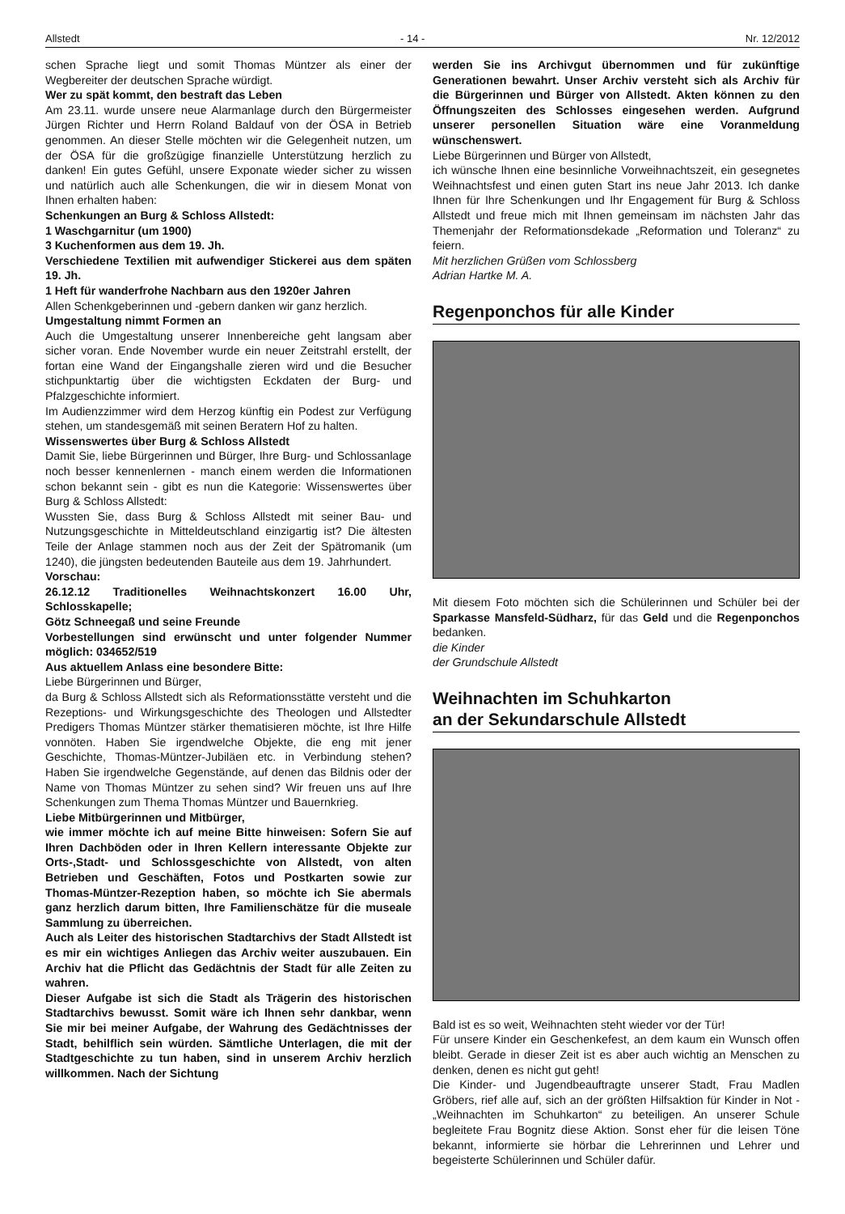Allstedt - 14 - Nr. 12/2012
schen Sprache liegt und somit Thomas Müntzer als einer der Wegbereiter der deutschen Sprache würdigt.
Wer zu spät kommt, den bestraft das Leben
Am 23.11. wurde unsere neue Alarmanlage durch den Bürgermeister Jürgen Richter und Herrn Roland Baldauf von der ÖSA in Betrieb genommen. An dieser Stelle möchten wir die Gelegenheit nutzen, um der ÖSA für die großzügige finanzielle Unterstützung herzlich zu danken! Ein gutes Gefühl, unsere Exponate wieder sicher zu wissen und natürlich auch alle Schenkungen, die wir in diesem Monat von Ihnen erhalten haben:
Schenkungen an Burg & Schloss Allstedt:
1 Waschgarnitur (um 1900)
3 Kuchenformen aus dem 19. Jh.
Verschiedene Textilien mit aufwendiger Stickerei aus dem späten 19. Jh.
1 Heft für wanderfrohe Nachbarn aus den 1920er Jahren
Allen Schenkgeberinnen und -gebern danken wir ganz herzlich.
Umgestaltung nimmt Formen an
Auch die Umgestaltung unserer Innenbereiche geht langsam aber sicher voran. Ende November wurde ein neuer Zeitstrahl erstellt, der fortan eine Wand der Eingangshalle zieren wird und die Besucher stichpunktartig über die wichtigsten Eckdaten der Burg- und Pfalzgeschichte informiert.
Im Audienzzimmer wird dem Herzog künftig ein Podest zur Verfügung stehen, um standesgemäß mit seinen Beratern Hof zu halten.
Wissenswertes über Burg & Schloss Allstedt
Damit Sie, liebe Bürgerinnen und Bürger, Ihre Burg- und Schlossanlage noch besser kennenlernen - manch einem werden die Informationen schon bekannt sein - gibt es nun die Kategorie: Wissenswertes über Burg & Schloss Allstedt:
Wussten Sie, dass Burg & Schloss Allstedt mit seiner Bau- und Nutzungsgeschichte in Mitteldeutschland einzigartig ist? Die ältesten Teile der Anlage stammen noch aus der Zeit der Spätromanik (um 1240), die jüngsten bedeutenden Bauteile aus dem 19. Jahrhundert.
Vorschau:
26.12.12 Traditionelles Weihnachtskonzert 16.00 Uhr, Schlosskapelle;
Götz Schneegaß und seine Freunde
Vorbestellungen sind erwünscht und unter folgender Nummer möglich: 034652/519
Aus aktuellem Anlass eine besondere Bitte:
Liebe Bürgerinnen und Bürger,
da Burg & Schloss Allstedt sich als Reformationsstätte versteht und die Rezeptions- und Wirkungsgeschichte des Theologen und Allstedter Predigers Thomas Müntzer stärker thematisieren möchte, ist Ihre Hilfe vonnöten. Haben Sie irgendwelche Objekte, die eng mit jener Geschichte, Thomas-Müntzer-Jubiläen etc. in Verbindung stehen? Haben Sie irgendwelche Gegenstände, auf denen das Bildnis oder der Name von Thomas Müntzer zu sehen sind? Wir freuen uns auf Ihre Schenkungen zum Thema Thomas Müntzer und Bauernkrieg.
Liebe Mitbürgerinnen und Mitbürger,
wie immer möchte ich auf meine Bitte hinweisen: Sofern Sie auf Ihren Dachböden oder in Ihren Kellern interessante Objekte zur Orts-,Stadt- und Schlossgeschichte von Allstedt, von alten Betrieben und Geschäften, Fotos und Postkarten sowie zur Thomas-Müntzer-Rezeption haben, so möchte ich Sie abermals ganz herzlich darum bitten, Ihre Familienschätze für die museale Sammlung zu überreichen.
Auch als Leiter des historischen Stadtarchivs der Stadt Allstedt ist es mir ein wichtiges Anliegen das Archiv weiter auszubauen. Ein Archiv hat die Pflicht das Gedächtnis der Stadt für alle Zeiten zu wahren.
Dieser Aufgabe ist sich die Stadt als Trägerin des historischen Stadtarchivs bewusst. Somit wäre ich Ihnen sehr dankbar, wenn Sie mir bei meiner Aufgabe, der Wahrung des Gedächtnisses der Stadt, behilflich sein würden. Sämtliche Unterlagen, die mit der Stadtgeschichte zu tun haben, sind in unserem Archiv herzlich willkommen. Nach der Sichtung
werden Sie ins Archivgut übernommen und für zukünftige Generationen bewahrt. Unser Archiv versteht sich als Archiv für die Bürgerinnen und Bürger von Allstedt. Akten können zu den Öffnungszeiten des Schlosses eingesehen werden. Aufgrund unserer personellen Situation wäre eine Voranmeldung wünschenswert.
Liebe Bürgerinnen und Bürger von Allstedt,
ich wünsche Ihnen eine besinnliche Vorweihnachtszeit, ein gesegnetes Weihnachtsfest und einen guten Start ins neue Jahr 2013. Ich danke Ihnen für Ihre Schenkungen und Ihr Engagement für Burg & Schloss Allstedt und freue mich mit Ihnen gemeinsam im nächsten Jahr das Themenjahr der Reformationsdekade „Reformation und Toleranz“ zu feiern.
Mit herzlichen Grüßen vom Schlossberg
Adrian Hartke M. A.
Regenponchos für alle Kinder
Mit diesem Foto möchten sich die Schülerinnen und Schüler bei der Sparkasse Mansfeld-Südharz, für das Geld und die Regenponchos bedanken.
die Kinder
der Grundschule Allstedt
Weihnachten im Schuhkarton
an der Sekundarschule Allstedt
Bald ist es so weit, Weihnachten steht wieder vor der Tür!
Für unsere Kinder ein Geschenkefest, an dem kaum ein Wunsch offen bleibt. Gerade in dieser Zeit ist es aber auch wichtig an Menschen zu denken, denen es nicht gut geht!
Die Kinder- und Jugendbeauftragte unserer Stadt, Frau Madlen Gröbers, rief alle auf, sich an der größten Hilfsaktion für Kinder in Not - „Weihnachten im Schuhkarton“ zu beteiligen. An unserer Schule begleitete Frau Bognitz diese Aktion. Sonst eher für die leisen Töne bekannt, informierte sie hörbar die Lehrerinnen und Lehrer und begeisterte Schülerinnen und Schüler dafür.